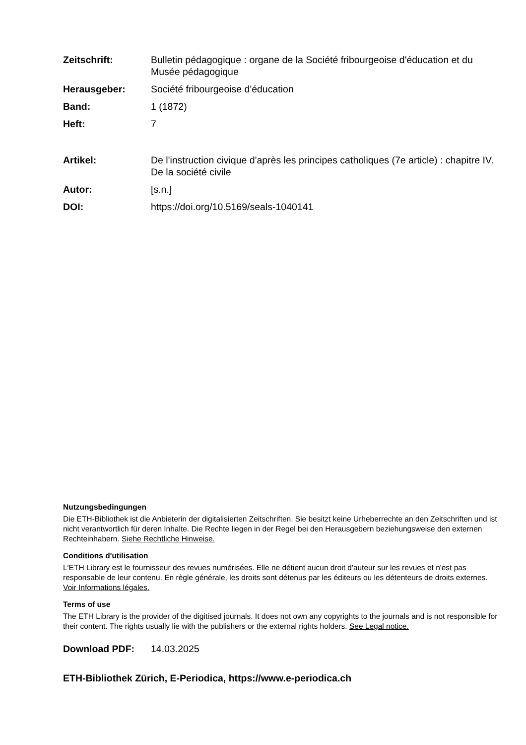Zeitschrift: Bulletin pédagogique : organe de la Société fribourgeoise d'éducation et du Musée pédagogique
Herausgeber: Société fribourgeoise d'éducation
Band: 1 (1872)
Heft: 7
Artikel: De l'instruction civique d'après les principes catholiques (7e article) : chapitre IV. De la société civile
Autor: [s.n.]
DOI: https://doi.org/10.5169/seals-1040141
Nutzungsbedingungen
Die ETH-Bibliothek ist die Anbieterin der digitalisierten Zeitschriften. Sie besitzt keine Urheberrechte an den Zeitschriften und ist nicht verantwortlich für deren Inhalte. Die Rechte liegen in der Regel bei den Herausgebern beziehungsweise den externen Rechteinhabern. Siehe Rechtliche Hinweise.
Conditions d'utilisation
L'ETH Library est le fournisseur des revues numérisées. Elle ne détient aucun droit d'auteur sur les revues et n'est pas responsable de leur contenu. En règle générale, les droits sont détenus par les éditeurs ou les détenteurs de droits externes. Voir Informations légales.
Terms of use
The ETH Library is the provider of the digitised journals. It does not own any copyrights to the journals and is not responsible for their content. The rights usually lie with the publishers or the external rights holders. See Legal notice.
Download PDF: 14.03.2025
ETH-Bibliothek Zürich, E-Periodica, https://www.e-periodica.ch